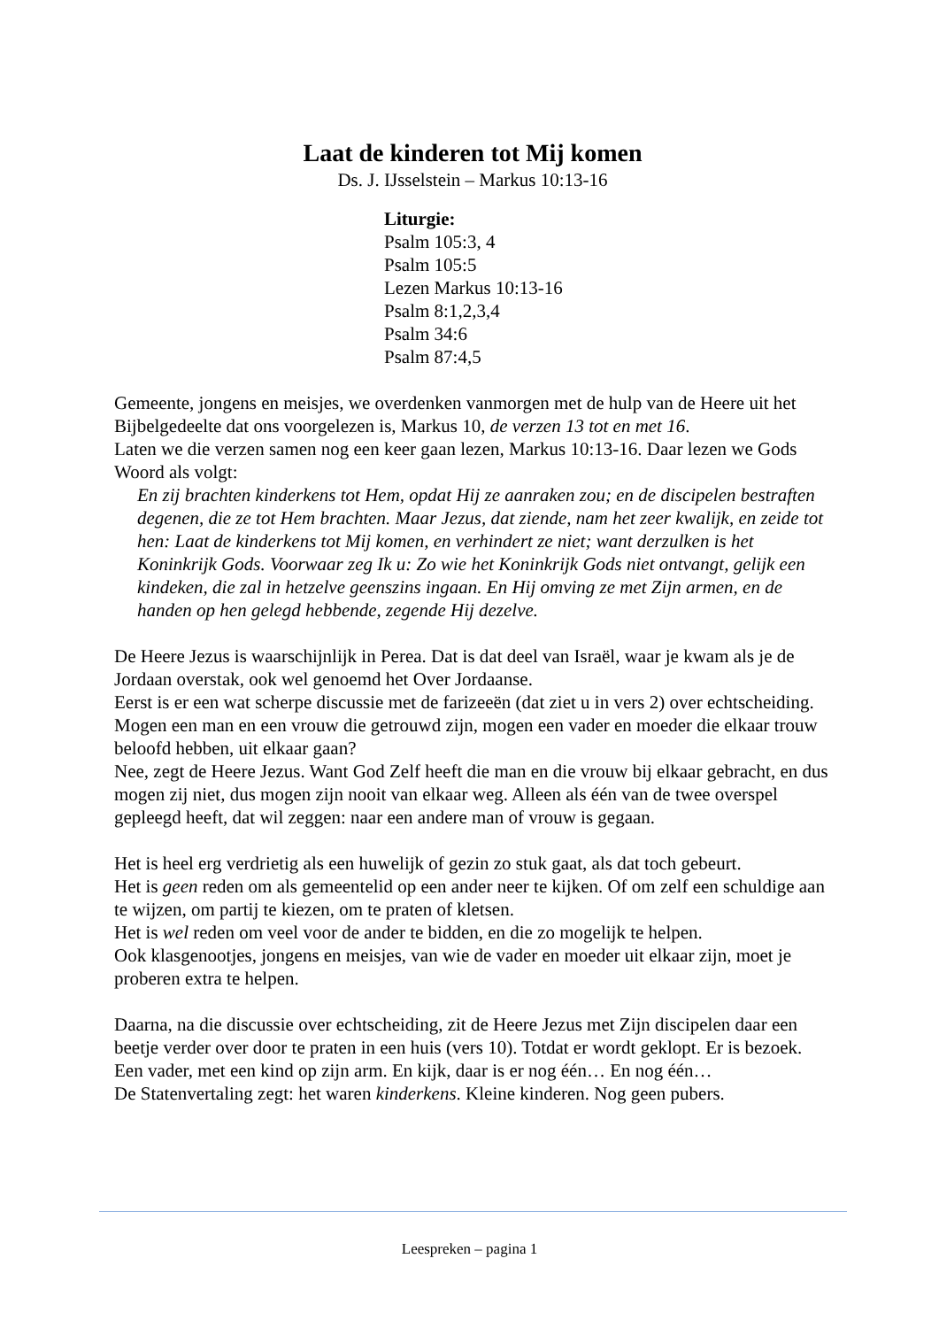Laat de kinderen tot Mij komen
Ds. J. IJsselstein – Markus 10:13-16
Liturgie:
Psalm 105:3, 4
Psalm 105:5
Lezen Markus 10:13-16
Psalm 8:1,2,3,4
Psalm 34:6
Psalm 87:4,5
Gemeente, jongens en meisjes, we overdenken vanmorgen met de hulp van de Heere uit het Bijbelgedeelte dat ons voorgelezen is, Markus 10, de verzen 13 tot en met 16.
Laten we die verzen samen nog een keer gaan lezen, Markus 10:13-16. Daar lezen we Gods Woord als volgt:
En zij brachten kinderkens tot Hem, opdat Hij ze aanraken zou; en de discipelen bestraften degenen, die ze tot Hem brachten. Maar Jezus, dat ziende, nam het zeer kwalijk, en zeide tot hen: Laat de kinderkens tot Mij komen, en verhindert ze niet; want derzulken is het Koninkrijk Gods. Voorwaar zeg Ik u: Zo wie het Koninkrijk Gods niet ontvangt, gelijk een kindeken, die zal in hetzelve geenszins ingaan. En Hij omving ze met Zijn armen, en de handen op hen gelegd hebbende, zegende Hij dezelve.
De Heere Jezus is waarschijnlijk in Perea. Dat is dat deel van Israël, waar je kwam als je de Jordaan overstak, ook wel genoemd het Over Jordaanse.
Eerst is er een wat scherpe discussie met de farizeeën (dat ziet u in vers 2) over echtscheiding.
Mogen een man en een vrouw die getrouwd zijn, mogen een vader en moeder die elkaar trouw beloofd hebben, uit elkaar gaan?
Nee, zegt de Heere Jezus. Want God Zelf heeft die man en die vrouw bij elkaar gebracht, en dus mogen zij niet, dus mogen zijn nooit van elkaar weg. Alleen als één van de twee overspel gepleegd heeft, dat wil zeggen: naar een andere man of vrouw is gegaan.
Het is heel erg verdrietig als een huwelijk of gezin zo stuk gaat, als dat toch gebeurt.
Het is geen reden om als gemeentelid op een ander neer te kijken. Of om zelf een schuldige aan te wijzen, om partij te kiezen, om te praten of kletsen.
Het is wel reden om veel voor de ander te bidden, en die zo mogelijk te helpen.
Ook klasgenootjes, jongens en meisjes, van wie de vader en moeder uit elkaar zijn, moet je proberen extra te helpen.
Daarna, na die discussie over echtscheiding, zit de Heere Jezus met Zijn discipelen daar een beetje verder over door te praten in een huis (vers 10). Totdat er wordt geklopt. Er is bezoek.
Een vader, met een kind op zijn arm. En kijk, daar is er nog één… En nog één…
De Statenvertaling zegt: het waren kinderkens. Kleine kinderen. Nog geen pubers.
Leespreken – pagina 1